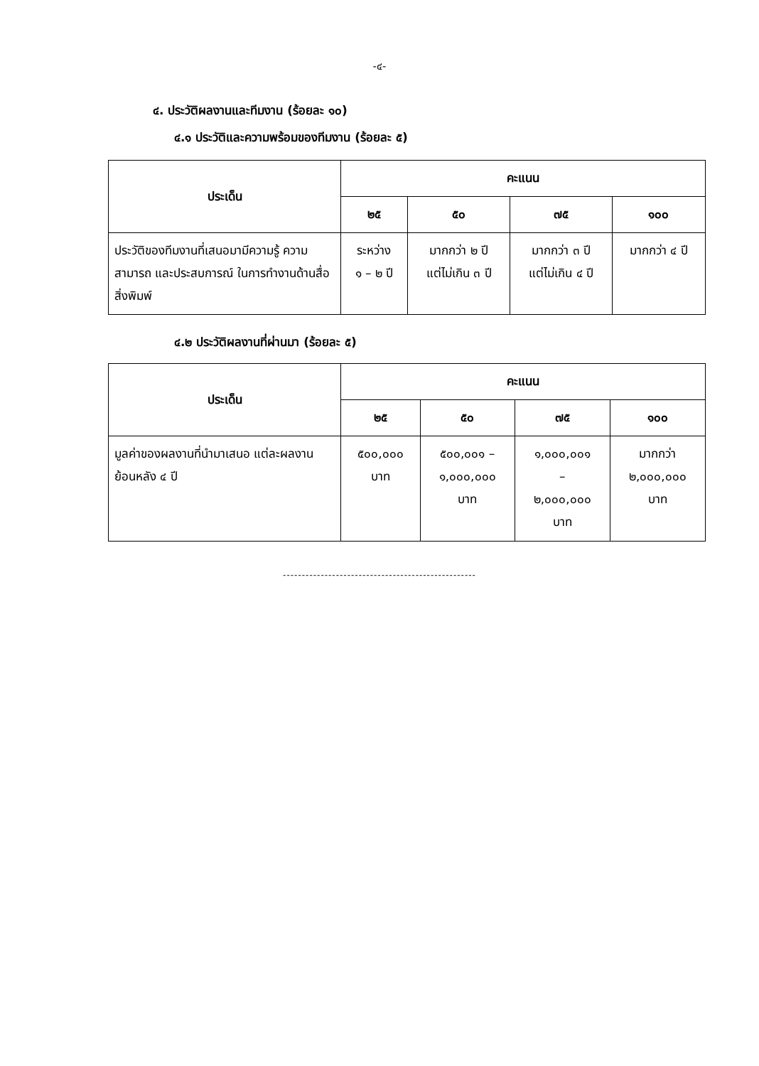-๔-
๔. ประวัติผลงานและทีมงาน (ร้อยละ ๑๐)
๔.๑ ประวัติและความพร้อมของทีมงาน (ร้อยละ ๕)
| ประเด็น | คะแนน | | | |
| --- | --- | --- | --- | --- |
| | ๒๕ | ๕๐ | ๗๕ | ๑๐๐ |
| ประวัติของทีมงานที่เสนอมามีความรู้ ความสามารถ และประสบการณ์ ในการทำงานด้านสื่อสิ่งพิมพ์ | ระหว่าง ๑ – ๒ ปี | มากกว่า ๒ ปี แต่ไม่เกิน ๓ ปี | มากกว่า ๓ ปี แต่ไม่เกิน ๔ ปี | มากกว่า ๔ ปี |
๔.๒ ประวัติผลงานที่ผ่านมา (ร้อยละ ๕)
| ประเด็น | คะแนน | | | |
| --- | --- | --- | --- | --- |
| | ๒๕ | ๕๐ | ๗๕ | ๑๐๐ |
| มูลค่าของผลงานที่นำมาเสนอ แต่ละผลงานย้อนหลัง ๔ ปี | ๕๐๐,๐๐๐ บาท | ๕๐๐,๐๐๑ – ๑,๐๐๐,๐๐๐ บาท | ๑,๐๐๐,๐๐๑ – ๒,๐๐๐,๐๐๐ บาท | มากกว่า ๒,๐๐๐,๐๐๐ บาท |
---------------------------------------------------